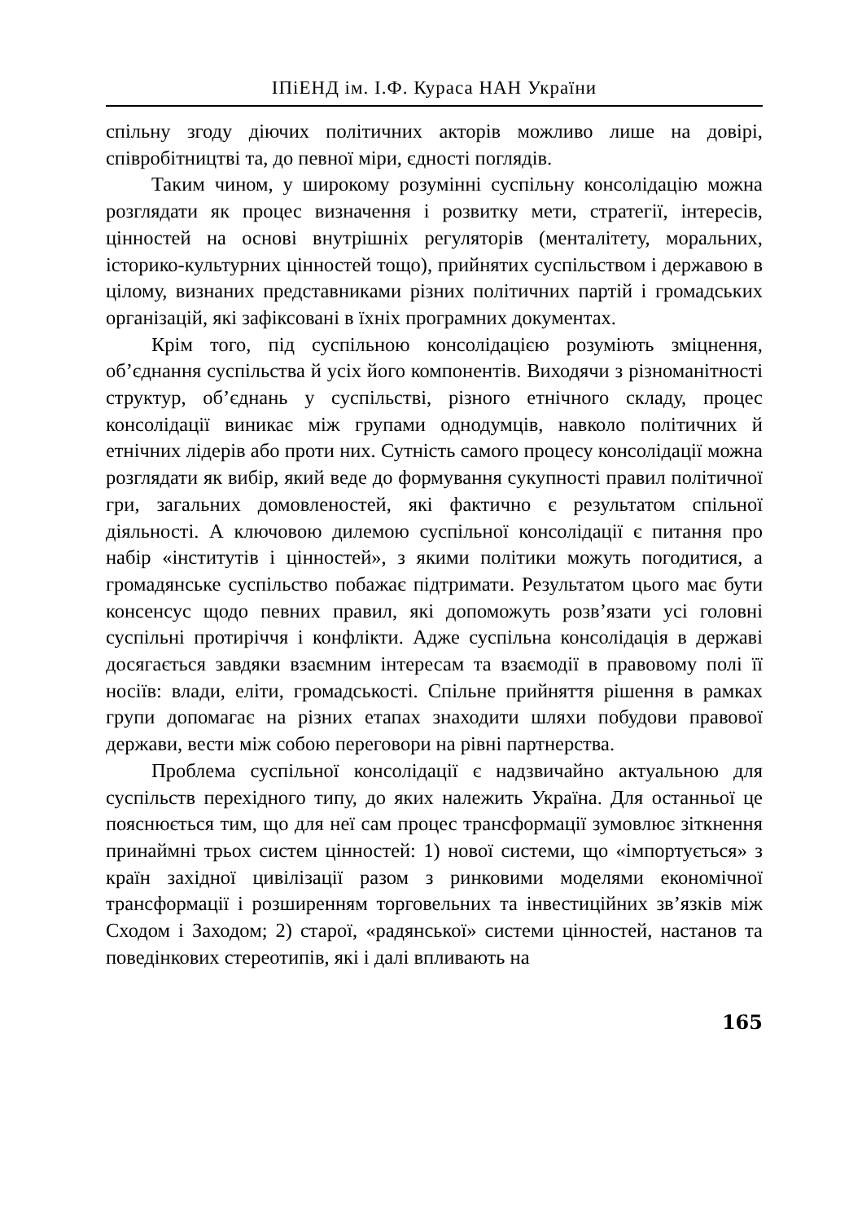ІПіЕНД ім. І.Ф. Кураса НАН України
спільну згоду діючих політичних акторів можливо лише на довірі, співробітництві та, до певної міри, єдності поглядів.
Таким чином, у широкому розумінні суспільну консолідацію можна розглядати як процес визначення і розвитку мети, стратегії, інтересів, цінностей на основі внутрішніх регуляторів (менталітету, моральних, історико-культурних цінностей тощо), прийнятих суспільством і державою в цілому, визнаних представниками різних політичних партій і громадських організацій, які зафіксовані в їхніх програмних документах.
Крім того, під суспільною консолідацією розуміють зміцнення, об’єднання суспільства й усіх його компонентів. Виходячи з різноманітності структур, об’єднань у суспільстві, різного етнічного складу, процес консолідації виникає між групами однодумців, навколо політичних й етнічних лідерів або проти них. Сутність самого процесу консолідації можна розглядати як вибір, який веде до формування сукупності правил політичної гри, загальних домовленостей, які фактично є результатом спільної діяльності. А ключовою дилемою суспільної консолідації є питання про набір «інститутів і цінностей», з якими політики можуть погодитися, а громадянське суспільство побажає підтримати. Результатом цього має бути консенсус щодо певних правил, які допоможуть розв’язати усі головні суспільні протиріччя і конфлікти. Адже суспільна консолідація в державі досягається завдяки взаємним інтересам та взаємодії в правовому полі її носіїв: влади, еліти, громадськості. Спільне прийняття рішення в рамках групи допомагає на різних етапах знаходити шляхи побудови правової держави, вести між собою переговори на рівні партнерства.
Проблема суспільної консолідації є надзвичайно актуальною для суспільств перехідного типу, до яких належить Україна. Для останньої це пояснюється тим, що для неї сам процес трансформації зумовлює зіткнення принаймні трьох систем цінностей: 1) нової системи, що «імпортується» з країн західної цивілізації разом з ринковими моделями економічної трансформації і розширенням торговельних та інвестиційних зв’язків між Сходом і Заходом; 2) старої, «радянської» системи цінностей, настанов та поведінкових стереотипів, які і далі впливають на
165